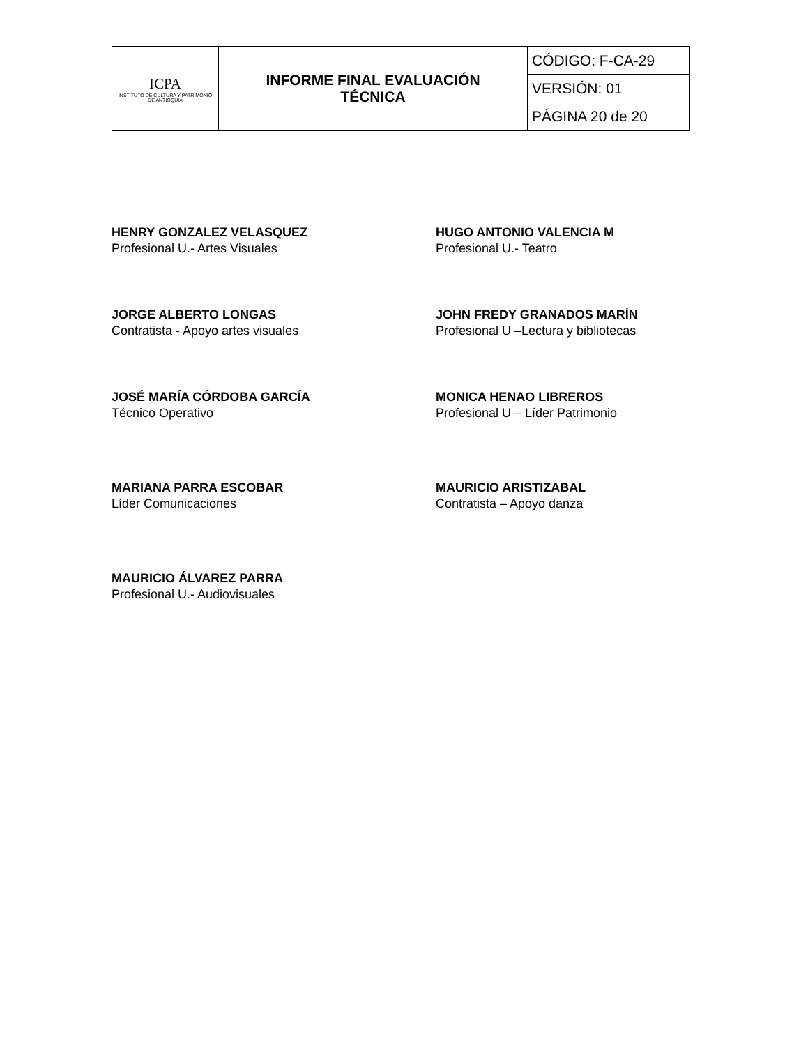| ICPA INSTITUTO DE CULTURA Y PATRIMONIO DE ANTIOQUIA | INFORME FINAL EVALUACIÓN TÉCNICA | CÓDIGO: F-CA-29 |
| | | VERSIÓN: 01 |
| | | PÁGINA 20 de 20 |
HENRY GONZALEZ VELASQUEZ
Profesional U.- Artes Visuales
HUGO ANTONIO VALENCIA M
Profesional U.- Teatro
JORGE ALBERTO LONGAS
Contratista - Apoyo artes visuales
JOHN FREDY GRANADOS MARÍN
Profesional U –Lectura y bibliotecas
JOSÉ MARÍA CÓRDOBA GARCÍA
Técnico Operativo
MONICA HENAO LIBREROS
Profesional U – Líder Patrimonio
MARIANA PARRA ESCOBAR
Líder Comunicaciones
MAURICIO ARISTIZABAL
Contratista – Apoyo danza
MAURICIO ÁLVAREZ PARRA
Profesional U.- Audiovisuales